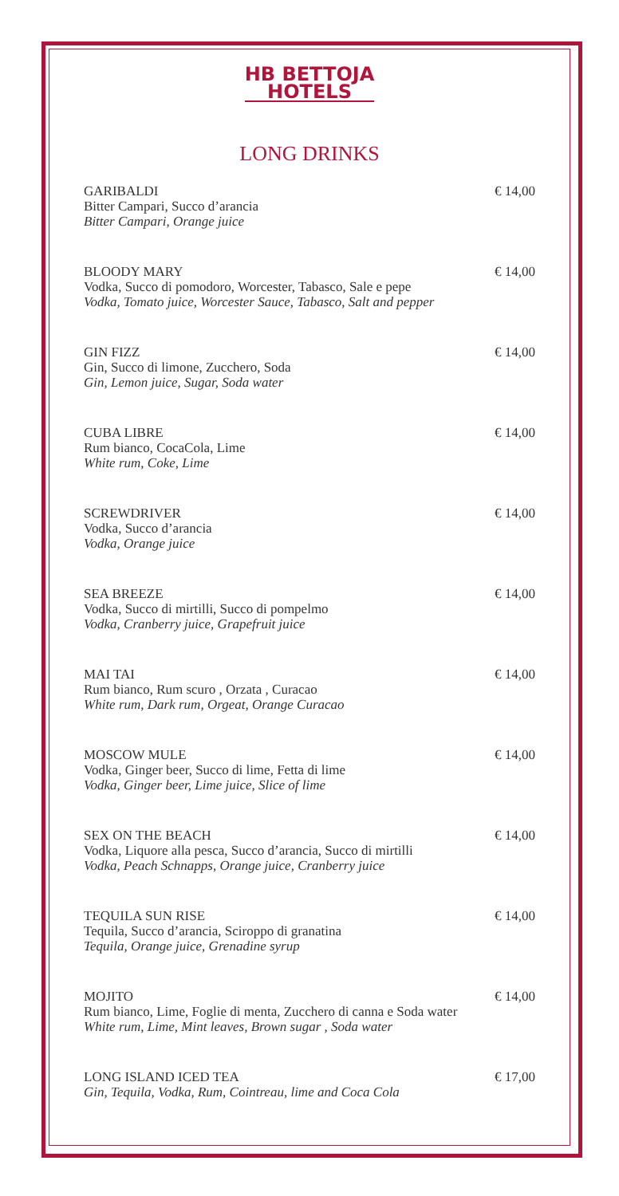HB BETTOJA
HOTELS
LONG DRINKS
GARIBALDI € 14,00
Bitter Campari, Succo d’arancia
Bitter Campari, Orange juice
BLOODY MARY € 14,00
Vodka, Succo di pomodoro, Worcester, Tabasco, Sale e pepe
Vodka, Tomato juice, Worcester Sauce, Tabasco, Salt and pepper
GIN FIZZ € 14,00
Gin, Succo di limone, Zucchero, Soda
Gin, Lemon juice, Sugar, Soda water
CUBA LIBRE € 14,00
Rum bianco, CocaCola, Lime
White rum, Coke, Lime
SCREWDRIVER € 14,00
Vodka, Succo d’arancia
Vodka, Orange juice
SEA BREEZE € 14,00
Vodka, Succo di mirtilli, Succo di pompelmo
Vodka, Cranberry juice, Grapefruit juice
MAI TAI € 14,00
Rum bianco, Rum scuro , Orzata , Curacao
White rum, Dark rum, Orgeat, Orange Curacao
MOSCOW MULE € 14,00
Vodka, Ginger beer, Succo di lime, Fetta di lime
Vodka, Ginger beer, Lime juice, Slice of lime
SEX ON THE BEACH € 14,00
Vodka, Liquore alla pesca, Succo d’arancia, Succo di mirtilli
Vodka, Peach Schnapps, Orange juice, Cranberry juice
TEQUILA SUN RISE € 14,00
Tequila, Succo d’arancia, Sciroppo di granatina
Tequila, Orange juice, Grenadine syrup
MOJITO € 14,00
Rum bianco, Lime, Foglie di menta, Zucchero di canna e Soda water
White rum, Lime, Mint leaves, Brown sugar , Soda water
LONG ISLAND ICED TEA € 17,00
Gin, Tequila, Vodka, Rum, Cointreau, lime and Coca Cola